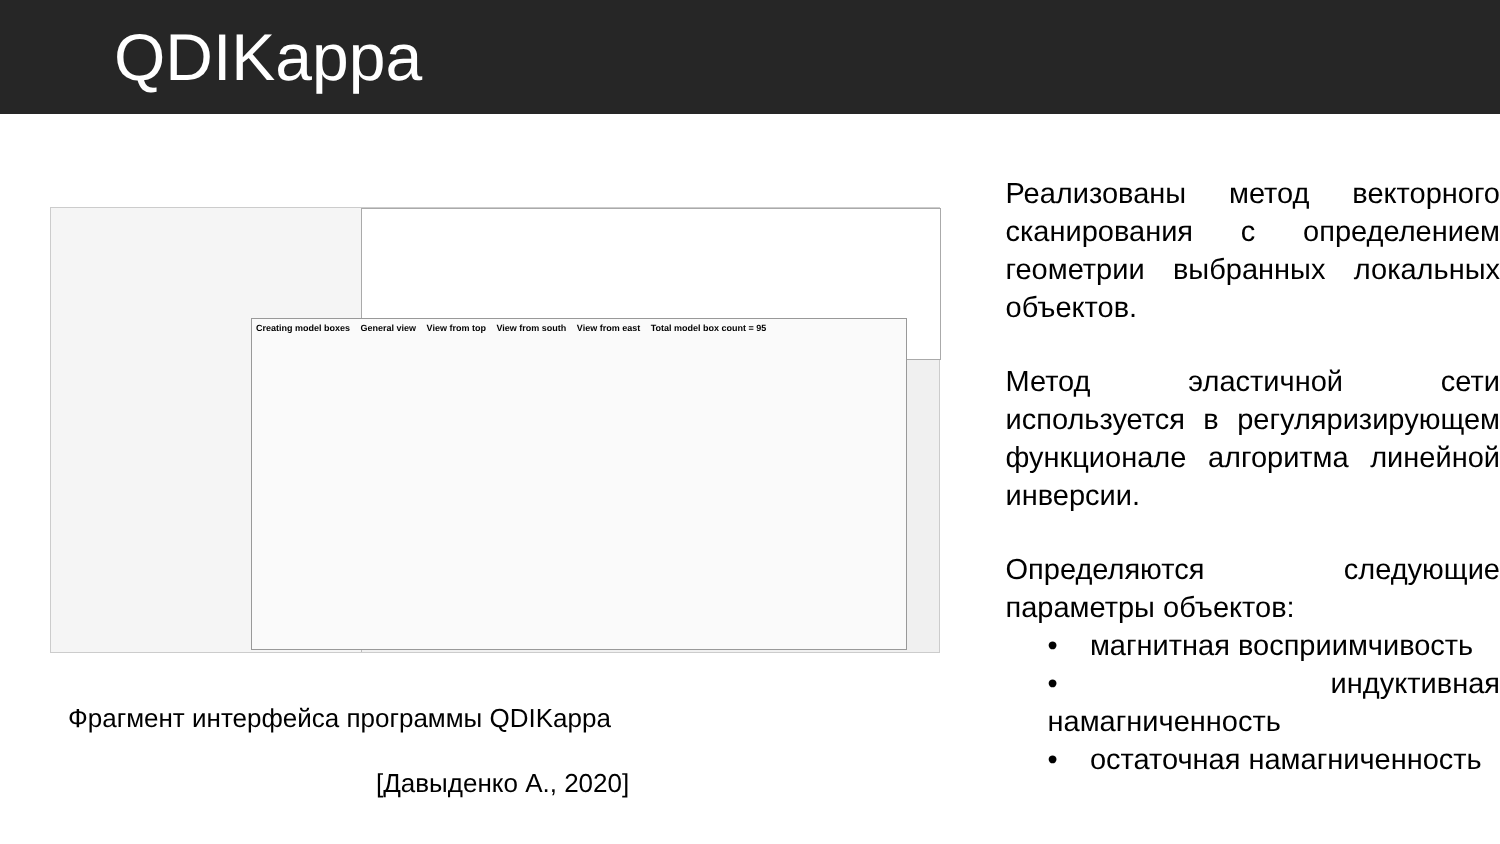QDIKappa
Creating model boxes General view View from top View from south View from east Total model box count = 95
Фрагмент интерфейса программы QDIKappa
[Давыденко А., 2020]
Реализованы метод векторного сканирования с определением геометрии выбранных локальных объектов.
Метод эластичной сети используется в регуляризирующем функционале алгоритма линейной инверсии.
Определяются следующие параметры объектов:
• магнитная восприимчивость
• индуктивная намагниченность
• остаточная намагниченность